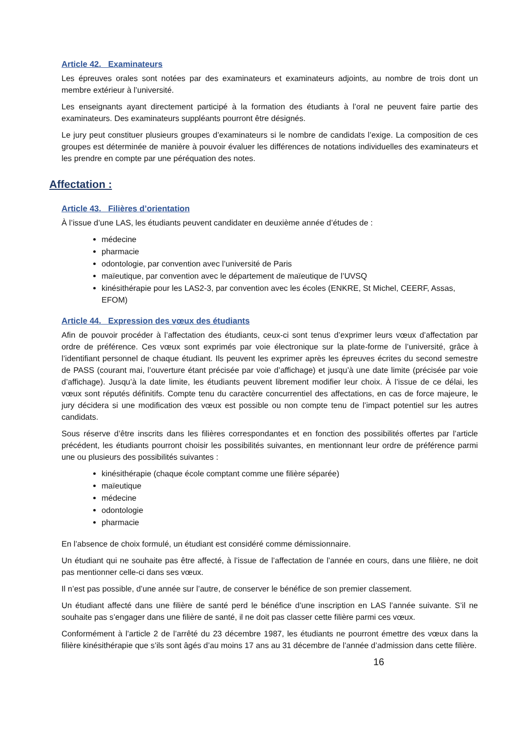Article 42. Examinateurs
Les épreuves orales sont notées par des examinateurs et examinateurs adjoints, au nombre de trois dont un membre extérieur à l’université.
Les enseignants ayant directement participé à la formation des étudiants à l’oral ne peuvent faire partie des examinateurs. Des examinateurs suppléants pourront être désignés.
Le jury peut constituer plusieurs groupes d’examinateurs si le nombre de candidats l’exige. La composition de ces groupes est déterminée de manière à pouvoir évaluer les différences de notations individuelles des examinateurs et les prendre en compte par une péréquation des notes.
Affectation :
Article 43. Filières d’orientation
À l’issue d’une LAS, les étudiants peuvent candidater en deuxième année d’études de :
médecine
pharmacie
odontologie, par convention avec l’université de Paris
maïeutique, par convention avec le département de maïeutique de l’UVSQ
kinésithérapie pour les LAS2-3, par convention avec les écoles (ENKRE, St Michel, CEERF, Assas, EFOM)
Article 44. Expression des vœux des étudiants
Afin de pouvoir procéder à l’affectation des étudiants, ceux-ci sont tenus d’exprimer leurs vœux d’affectation par ordre de préférence. Ces vœux sont exprimés par voie électronique sur la plate-forme de l’université, grâce à l’identifiant personnel de chaque étudiant. Ils peuvent les exprimer après les épreuves écrites du second semestre de PASS (courant mai, l’ouverture étant précisée par voie d’affichage) et jusqu’à une date limite (précisée par voie d’affichage). Jusqu’à la date limite, les étudiants peuvent librement modifier leur choix. À l’issue de ce délai, les vœux sont réputés définitifs. Compte tenu du caractère concurrentiel des affectations, en cas de force majeure, le jury décidera si une modification des vœux est possible ou non compte tenu de l’impact potentiel sur les autres candidats.
Sous réserve d’être inscrits dans les filières correspondantes et en fonction des possibilités offertes par l’article précédent, les étudiants pourront choisir les possibilités suivantes, en mentionnant leur ordre de préférence parmi une ou plusieurs des possibilités suivantes :
kinésithérapie (chaque école comptant comme une filière séparée)
maïeutique
médecine
odontologie
pharmacie
En l’absence de choix formulé, un étudiant est considéré comme démissionnaire.
Un étudiant qui ne souhaite pas être affecté, à l’issue de l’affectation de l’année en cours, dans une filière, ne doit pas mentionner celle-ci dans ses vœux.
Il n’est pas possible, d’une année sur l’autre, de conserver le bénéfice de son premier classement.
Un étudiant affecté dans une filière de santé perd le bénéfice d’une inscription en LAS l’année suivante. S’il ne souhaite pas s’engager dans une filière de santé, il ne doit pas classer cette filière parmi ces vœux.
Conformément à l’article 2 de l’arrêté du 23 décembre 1987, les étudiants ne pourront émettre des vœux dans la filière kinésithérapie que s’ils sont âgés d’au moins 17 ans au 31 décembre de l’année d’admission dans cette filière.
16